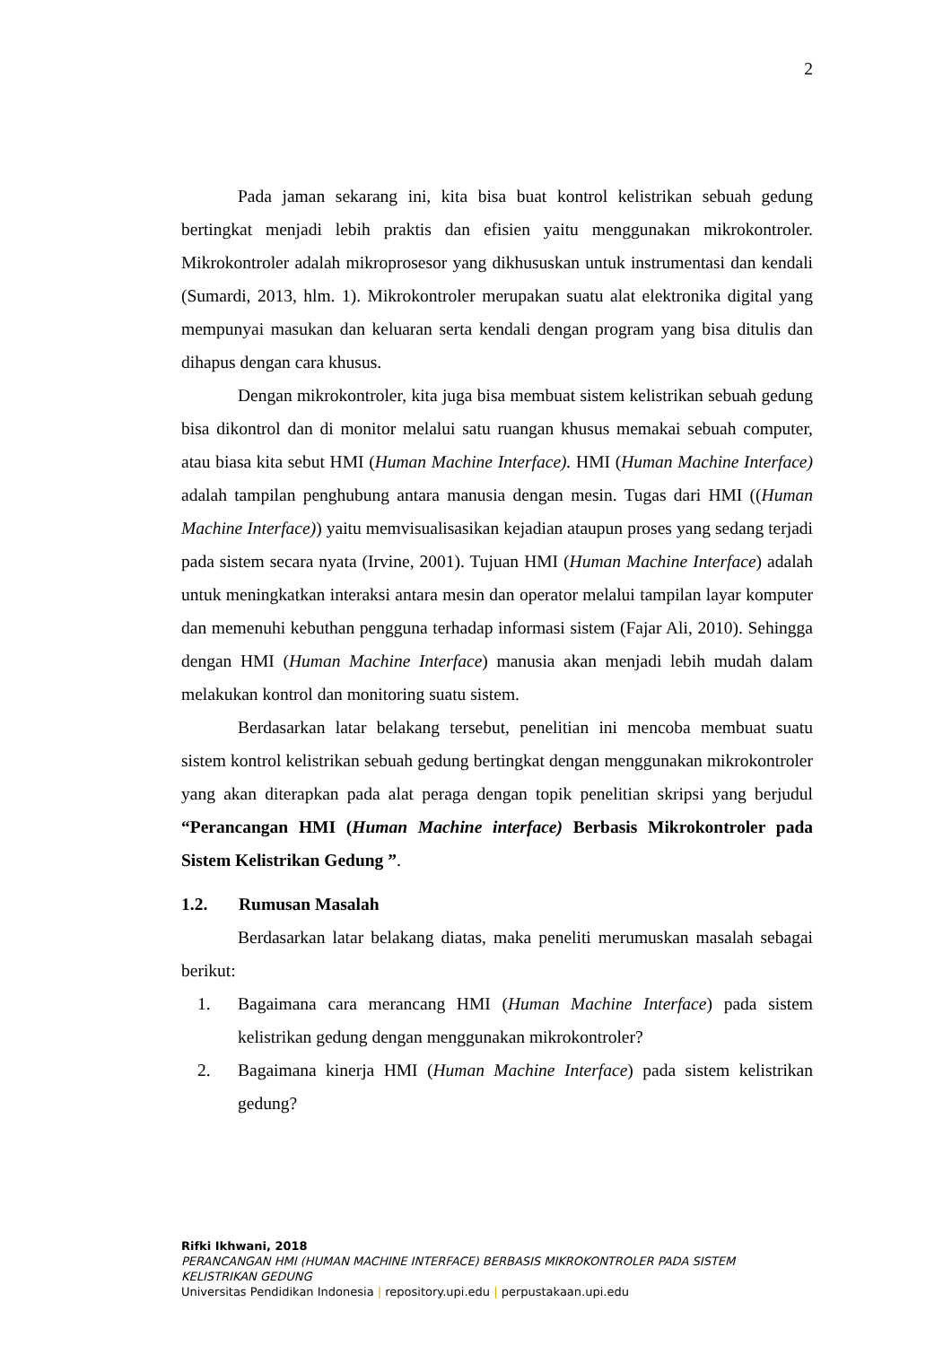2
Pada jaman sekarang ini, kita bisa buat kontrol kelistrikan sebuah gedung bertingkat menjadi lebih praktis dan efisien yaitu menggunakan mikrokontroler. Mikrokontroler adalah mikroprosesor yang dikhususkan untuk instrumentasi dan kendali (Sumardi, 2013, hlm. 1). Mikrokontroler merupakan suatu alat elektronika digital yang mempunyai masukan dan keluaran serta kendali dengan program yang bisa ditulis dan dihapus dengan cara khusus.
Dengan mikrokontroler, kita juga bisa membuat sistem kelistrikan sebuah gedung bisa dikontrol dan di monitor melalui satu ruangan khusus memakai sebuah computer, atau biasa kita sebut HMI (Human Machine Interface). HMI (Human Machine Interface) adalah tampilan penghubung antara manusia dengan mesin. Tugas dari HMI ((Human Machine Interface)) yaitu memvisualisasikan kejadian ataupun proses yang sedang terjadi pada sistem secara nyata (Irvine, 2001). Tujuan HMI (Human Machine Interface) adalah untuk meningkatkan interaksi antara mesin dan operator melalui tampilan layar komputer dan memenuhi kebuthan pengguna terhadap informasi sistem (Fajar Ali, 2010). Sehingga dengan HMI (Human Machine Interface) manusia akan menjadi lebih mudah dalam melakukan kontrol dan monitoring suatu sistem.
Berdasarkan latar belakang tersebut, penelitian ini mencoba membuat suatu sistem kontrol kelistrikan sebuah gedung bertingkat dengan menggunakan mikrokontroler yang akan diterapkan pada alat peraga dengan topik penelitian skripsi yang berjudul “Perancangan HMI (Human Machine interface) Berbasis Mikrokontroler pada Sistem Kelistrikan Gedung ”.
1.2. Rumusan Masalah
Berdasarkan latar belakang diatas, maka peneliti merumuskan masalah sebagai berikut:
1. Bagaimana cara merancang HMI (Human Machine Interface) pada sistem kelistrikan gedung dengan menggunakan mikrokontroler?
2. Bagaimana kinerja HMI (Human Machine Interface) pada sistem kelistrikan gedung?
Rifki Ikhwani, 2018
PERANCANGAN HMI (HUMAN MACHINE INTERFACE) BERBASIS MIKROKONTROLER PADA SISTEM
KELISTRIKAN GEDUNG
Universitas Pendidikan Indonesia | repository.upi.edu | perpustakaan.upi.edu